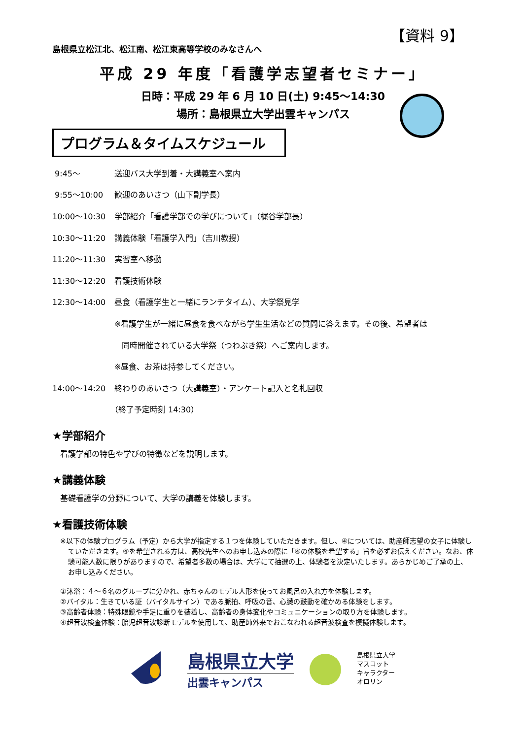【資料 9】
島根県立松江北、松江南、松江東高等学校のみなさんへ
平成 29 年度「看護学志望者セミナー」
日時：平成 29 年 6 月 10 日(土) 9:45～14:30
場所：島根県立大学出雲キャンパス
プログラム＆タイムスケジュール
9:45～ 送迎バス大学到着・大講義室へ案内
9:55～10:00 歓迎のあいさつ（山下副学長）
10:00～10:30 学部紹介「看護学部での学びについて」（梶谷学部長）
10:30～11:20 講義体験「看護学入門」（吉川教授）
11:20～11:30 実習室へ移動
11:30～12:20 看護技術体験
12:30～14:00 昼食（看護学生と一緒にランチタイム）、大学祭見学
※看護学生が一緒に昼食を食べながら学生生活などの質問に答えます。その後、希望者は
同時開催されている大学祭（つわぶき祭）へご案内します。
※昼食、お茶は持参してください。
14:00～14:20 終わりのあいさつ（大講義室）・アンケート記入と名札回収
（終了予定時刻 14:30）
★学部紹介
看護学部の特色や学びの特徴などを説明します。
★講義体験
基礎看護学の分野について、大学の講義を体験します。
★看護技術体験
※以下の体験プログラム（予定）から大学が指定する１つを体験していただきます。但し、④については、助産師志望の女子に体験していただきます。④を希望される方は、高校先生へのお申し込みの際に「④の体験を希望する」旨を必ずお伝えください。なお、体験可能人数に限りがありますので、希望者多数の場合は、大学にて抽選の上、体験者を決定いたします。あらかじめご了承の上、お申し込みください。
①沐浴：４～６名のグループに分かれ、赤ちゃんのモデル人形を使ってお風呂の入れ方を体験します。
②バイタル：生きている証（バイタルサイン）である脈拍、呼吸の音、心臓の鼓動を確かめる体験をします。
③高齢者体験：特殊眼鏡や手足に重りを装着し、高齢者の身体変化やコミュニケーションの取り方を体験します。
④超音波検査体験：胎児超音波診断モデルを使用して、助産師外来でおこなわれる超音波検査を模擬体験します。
島根県立大学
出雲キャンパス
島根県立大学
マスコット
キャラクター
オロリン